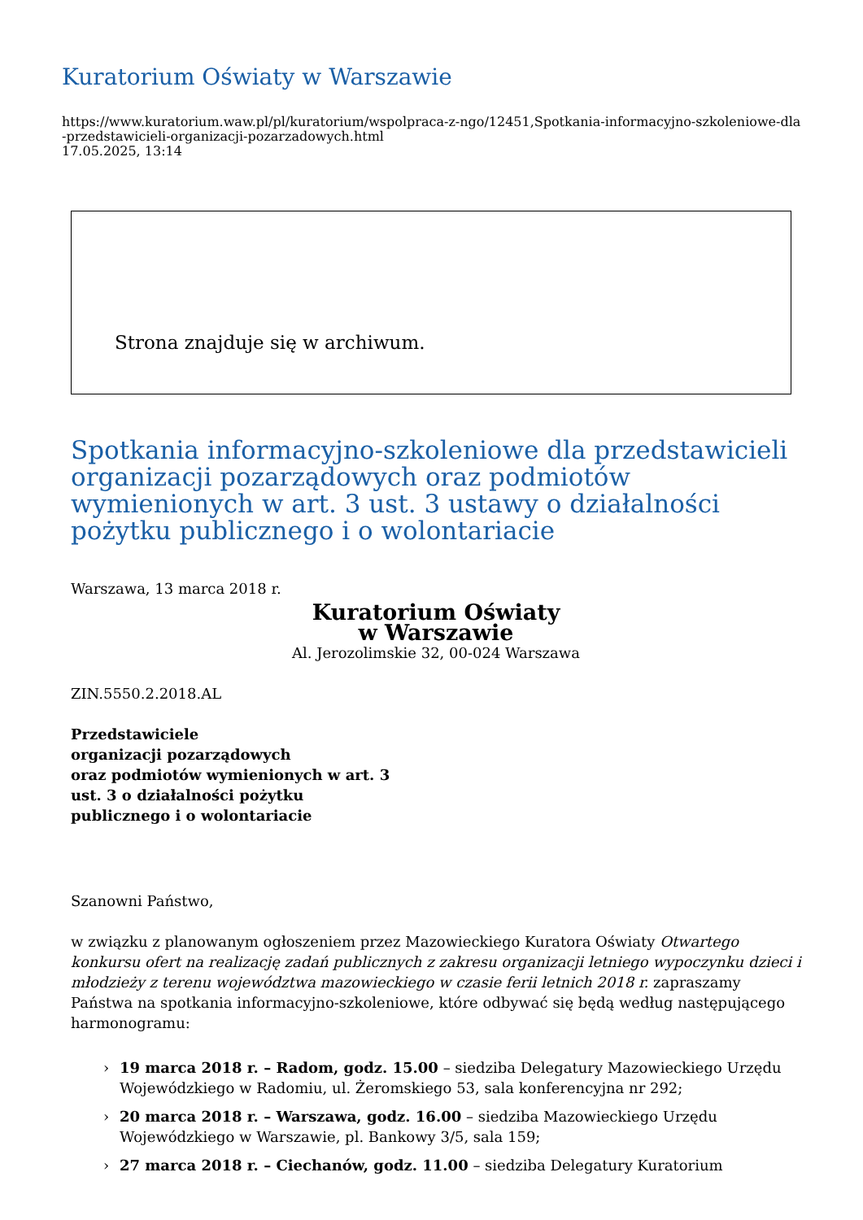Kuratorium Oświaty w Warszawie
https://www.kuratorium.waw.pl/pl/kuratorium/wspolpraca-z-ngo/12451,Spotkania-informacyjno-szkoleniowe-dla-przedstawicieli-organizacji-pozarzadowych.html
17.05.2025, 13:14
Strona znajduje się w archiwum.
Spotkania informacyjno-szkoleniowe dla przedstawicieli organizacji pozarządowych oraz podmiotów wymienionych w art. 3 ust. 3 ustawy o działalności pożytku publicznego i o wolontariacie
Warszawa, 13 marca 2018 r.
Kuratorium Oświaty
w Warszawie
Al. Jerozolimskie 32, 00-024 Warszawa
ZIN.5550.2.2018.AL
Przedstawiciele
organizacji pozarządowych
oraz podmiotów wymienionych w art. 3
ust. 3 o działalności pożytku
publicznego i o wolontariacie
Szanowni Państwo,
w związku z planowanym ogłoszeniem przez Mazowieckiego Kuratora Oświaty Otwartego konkursu ofert na realizację zadań publicznych z zakresu organizacji letniego wypoczynku dzieci i młodzieży z terenu województwa mazowieckiego w czasie ferii letnich 2018 r. zapraszamy Państwa na spotkania informacyjno-szkoleniowe, które odbywać się będą według następującego harmonogramu:
› 19 marca 2018 r. – Radom, godz. 15.00 – siedziba Delegatury Mazowieckiego Urzędu Wojewódzkiego w Radomiu, ul. Żeromskiego 53, sala konferencyjna nr 292;
› 20 marca 2018 r. – Warszawa, godz. 16.00 – siedziba Mazowieckiego Urzędu Wojewódzkiego w Warszawie, pl. Bankowy 3/5, sala 159;
› 27 marca 2018 r. – Ciechanów, godz. 11.00 – siedziba Delegatury Kuratorium